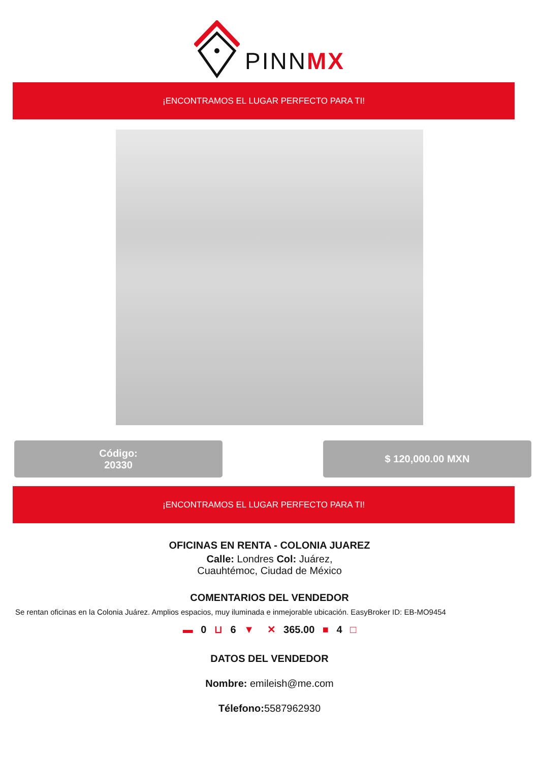PINNMX
¡ENCONTRAMOS EL LUGAR PERFECTO PARA TI!
Código:
20330
$ 120,000.00 MXN
¡ENCONTRAMOS EL LUGAR PERFECTO PARA TI!
OFICINAS EN RENTA - COLONIA JUAREZ
Calle: Londres Col: Juárez,
Cuauhtémoc, Ciudad de México
COMENTARIOS DEL VENDEDOR
Se rentan oficinas en la Colonia Juárez. Amplios espacios, muy iluminada e inmejorable ubicación. EasyBroker ID: EB-MO9454
▬ 0 ⊔ 6 ▼ ✕ 365.00 ■ 4 □
DATOS DEL VENDEDOR
Nombre: emileish@me.com
Télefono: 5587962930